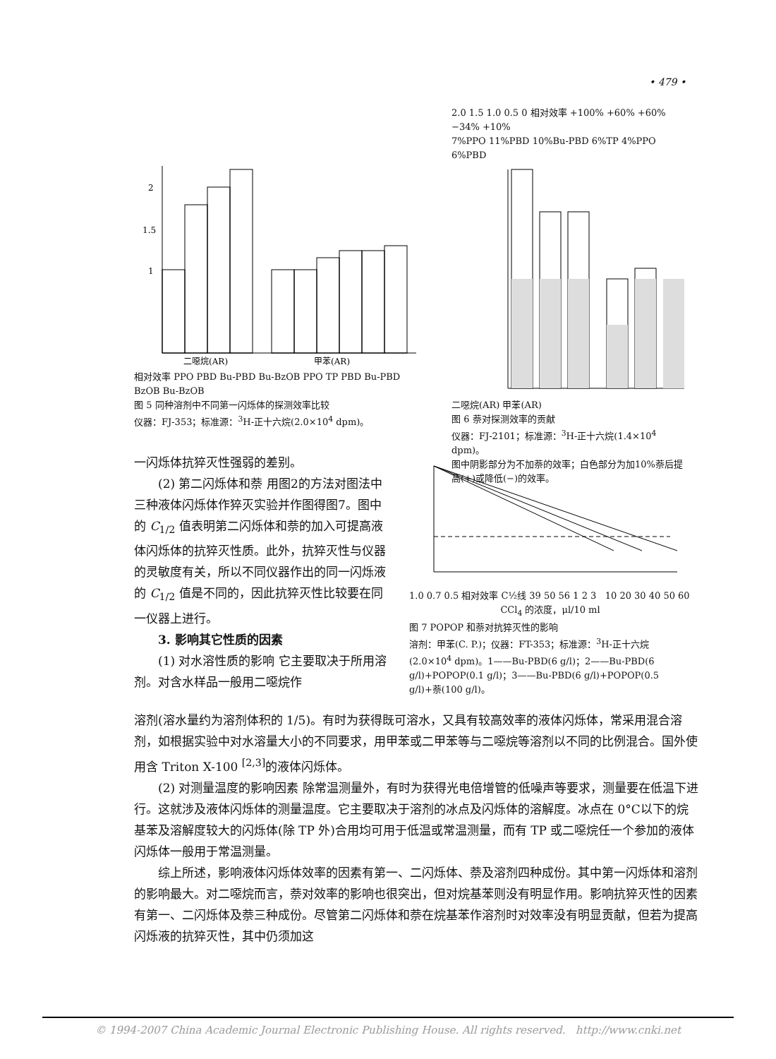• 479 •
2
1.5
1
二噁烷(AR)
甲苯(AR)
相对效率 PPO PBD Bu-PBD Bu-BzOB PPO TP PBD Bu-PBD BzOB Bu-BzOB
图 5 同种溶剂中不同第一闪烁体的探测效率比较
仪器：FJ-353；标准源：<sup>3</sup>H-正十六烷(2.0×10<sup>4</sup> dpm)。
2.0 1.5 1.0 0.5 0 相对效率 +100% +60% +60% −34% +10%
7%PPO 11%PBD 10%Bu-PBD 6%TP 4%PPO 6%PBD
二噁烷(AR) 甲苯(AR)
图 6 萘对探测效率的贡献
仪器：FJ-2101；标准源：<sup>3</sup>H-正十六烷(1.4×10<sup>4</sup> dpm)。
图中阴影部分为不加萘的效率；白色部分为加10%萘后提高(+)或降低(−)的效率。
一闪烁体抗猝灭性强弱的差别。
(2) 第二闪烁体和萘 用图2的方法对图法中三种液体闪烁体作猝灭实验并作图得图7。图中的 C<sub>1/2</sub> 值表明第二闪烁体和萘的加入可提高液体闪烁体的抗猝灭性质。此外，抗猝灭性与仪器的灵敏度有关，所以不同仪器作出的同一闪烁液的 C<sub>1/2</sub> 值是不同的，因此抗猝灭性比较要在同一仪器上进行。
3. 影响其它性质的因素
(1) 对水溶性质的影响 它主要取决于所用溶剂。对含水样品一般用二噁烷作
1.0 0.7 0.5 相对效率 C½线 39 50 56 1 2 3 10 20 30 40 50 60
CCl<sub>4</sub> 的浓度，μl/10 ml
图 7 POPOP 和萘对抗猝灭性的影响
溶剂：甲苯(C. P.)；仪器：FT-353；标准源：<sup>3</sup>H-正十六烷(2.0×10<sup>4</sup> dpm)。1——Bu-PBD(6 g/l)；2——Bu-PBD(6 g/l)+POPOP(0.1 g/l)；3——Bu-PBD(6 g/l)+POPOP(0.5 g/l)+萘(100 g/l)。
溶剂(溶水量约为溶剂体积的 1/5)。有时为获得既可溶水，又具有较高效率的液体闪烁体，常采用混合溶剂，如根据实验中对水溶量大小的不同要求，用甲苯或二甲苯等与二噁烷等溶剂以不同的比例混合。国外使用含 Triton X-100 <sup>[2,3]</sup>的液体闪烁体。
(2) 对测量温度的影响因素 除常温测量外，有时为获得光电倍增管的低噪声等要求，测量要在低温下进行。这就涉及液体闪烁体的测量温度。它主要取决于溶剂的冰点及闪烁体的溶解度。冰点在 0°C以下的烷基苯及溶解度较大的闪烁体(除 TP 外)合用均可用于低温或常温测量，而有 TP 或二噁烷任一个参加的液体闪烁体一般用于常温测量。
综上所述，影响液体闪烁体效率的因素有第一、二闪烁体、萘及溶剂四种成份。其中第一闪烁体和溶剂的影响最大。对二噁烷而言，萘对效率的影响也很突出，但对烷基苯则没有明显作用。影响抗猝灭性的因素有第一、二闪烁体及萘三种成份。尽管第二闪烁体和萘在烷基苯作溶剂时对效率没有明显贡献，但若为提高闪烁液的抗猝灭性，其中仍须加这
© 1994-2007 China Academic Journal Electronic Publishing House. All rights reserved. http://www.cnki.net